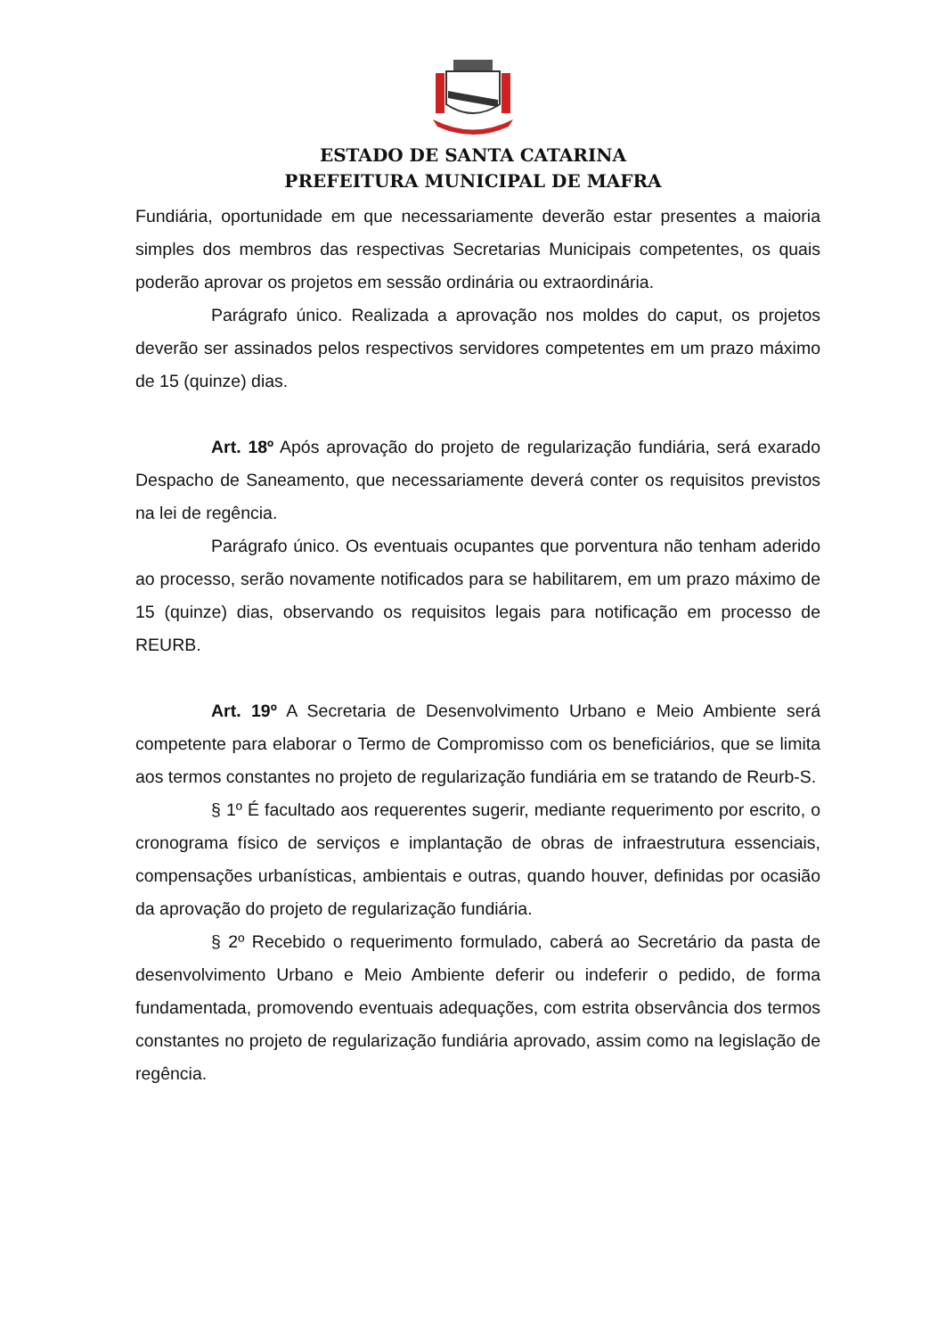ESTADO DE SANTA CATARINA
PREFEITURA MUNICIPAL DE MAFRA
Fundiária, oportunidade em que necessariamente deverão estar presentes a maioria simples dos membros das respectivas Secretarias Municipais competentes, os quais poderão aprovar os projetos em sessão ordinária ou extraordinária.
Parágrafo único. Realizada a aprovação nos moldes do caput, os projetos deverão ser assinados pelos respectivos servidores competentes em um prazo máximo de 15 (quinze) dias.
Art. 18º Após aprovação do projeto de regularização fundiária, será exarado Despacho de Saneamento, que necessariamente deverá conter os requisitos previstos na lei de regência.
Parágrafo único. Os eventuais ocupantes que porventura não tenham aderido ao processo, serão novamente notificados para se habilitarem, em um prazo máximo de 15 (quinze) dias, observando os requisitos legais para notificação em processo de REURB.
Art. 19º A Secretaria de Desenvolvimento Urbano e Meio Ambiente será competente para elaborar o Termo de Compromisso com os beneficiários, que se limita aos termos constantes no projeto de regularização fundiária em se tratando de Reurb-S.
§ 1º É facultado aos requerentes sugerir, mediante requerimento por escrito, o cronograma físico de serviços e implantação de obras de infraestrutura essenciais, compensações urbanísticas, ambientais e outras, quando houver, definidas por ocasião da aprovação do projeto de regularização fundiária.
§ 2º Recebido o requerimento formulado, caberá ao Secretário da pasta de desenvolvimento Urbano e Meio Ambiente deferir ou indeferir o pedido, de forma fundamentada, promovendo eventuais adequações, com estrita observância dos termos constantes no projeto de regularização fundiária aprovado, assim como na legislação de regência.